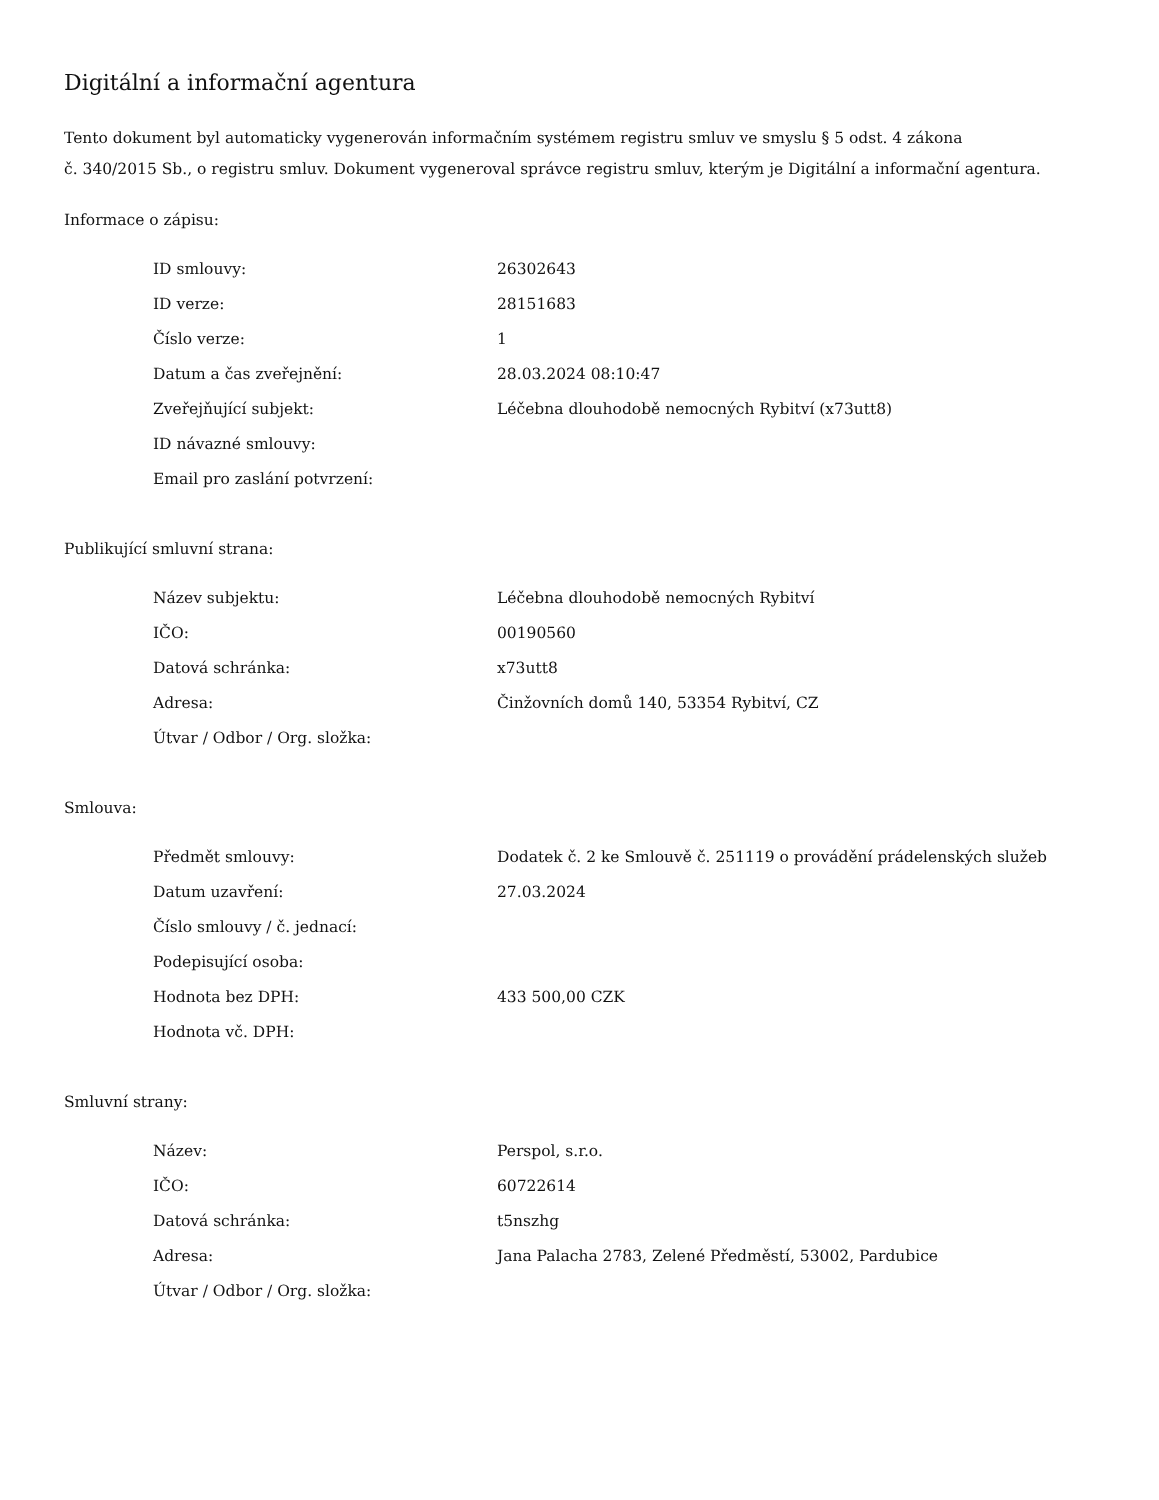Digitální a informační agentura
Tento dokument byl automaticky vygenerován informačním systémem registru smluv ve smyslu § 5 odst. 4 zákona
č. 340/2015 Sb., o registru smluv. Dokument vygeneroval správce registru smluv, kterým je Digitální a informační agentura.
Informace o zápisu:
| ID smlouvy: | 26302643 |
| ID verze: | 28151683 |
| Číslo verze: | 1 |
| Datum a čas zveřejnění: | 28.03.2024 08:10:47 |
| Zveřejňující subjekt: | Léčebna dlouhodobě nemocných Rybitví (x73utt8) |
| ID návazné smlouvy: | |
| Email pro zaslání potvrzení: | |
Publikující smluvní strana:
| Název subjektu: | Léčebna dlouhodobě nemocných Rybitví |
| IČO: | 00190560 |
| Datová schránka: | x73utt8 |
| Adresa: | Činžovních domů 140, 53354 Rybitví, CZ |
| Útvar / Odbor / Org. složka: | |
Smlouva:
| Předmět smlouvy: | Dodatek č. 2 ke Smlouvě č. 251119 o provádění prádelenských služeb |
| Datum uzavření: | 27.03.2024 |
| Číslo smlouvy / č. jednací: | |
| Podepisující osoba: | |
| Hodnota bez DPH: | 433 500,00 CZK |
| Hodnota vč. DPH: | |
Smluvní strany:
| Název: | Perspol, s.r.o. |
| IČO: | 60722614 |
| Datová schránka: | t5nszhg |
| Adresa: | Jana Palacha 2783, Zelené Předměstí, 53002, Pardubice |
| Útvar / Odbor / Org. složka: | |